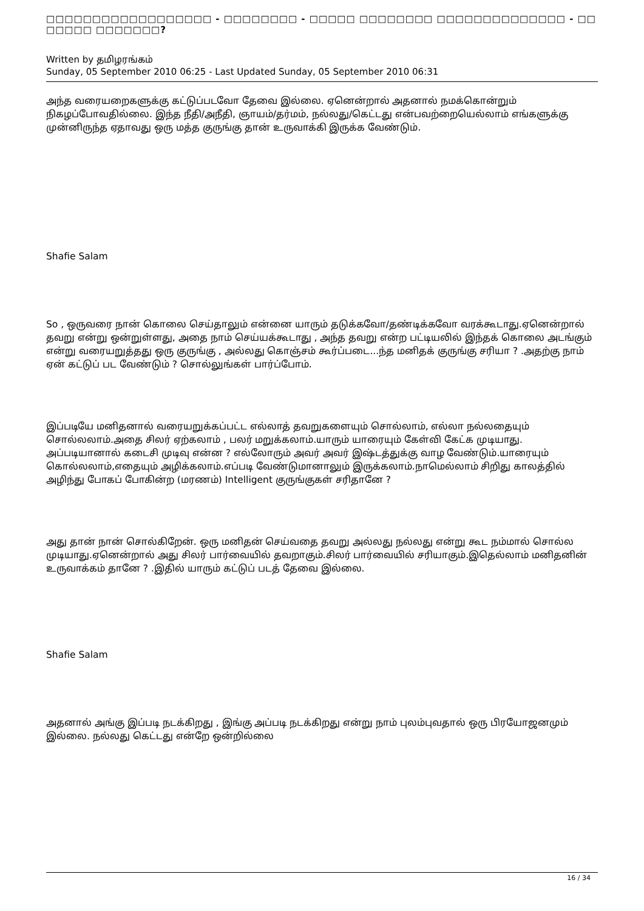□□□□□□□□□□□□□□□□□□ - □□□□□□□□ - □□□□□ □□□□□□□□ □□□□□□□□□□□□□□ - □□ □□□□□ □□□□□□□?
Written by தமிழரங்கம்
Sunday, 05 September 2010 06:25 - Last Updated Sunday, 05 September 2010 06:31
அந்த வரையறைகளுக்கு கட்டுப்படவோ தேவை இல்லை. ஏனென்றால் அதனால் நமக்கொன்றும் நிகழப்போவதில்லை. இந்த நீதி/அநீதி, ஞாயம்/தர்மம், நல்லது/கெட்டது என்பவற்றையெல்லாம் எங்களுக்கு முன்னிருந்த ஏதாவது ஒரு மத்த குருங்கு தான் உருவாக்கி இருக்க வேண்டும்.
Shafie Salam
So , ஒருவரை நான் கொலை செய்தாலும் என்னை யாரும் தடுக்கவோ/தண்டிக்கவோ வரக்கூடாது.ஏனென்றால் தவறு என்று ஒன்றுள்ளது, அதை நாம் செய்யக்கூடாது , அந்த தவறு என்ற பட்டியலில் இந்தக் கொலை அடங்கும் என்று வரையறுத்தது ஒரு குருங்கு , அல்லது கொஞ்சம் கூர்ப்படை...ந்த மனிதக் குருங்கு சரியா ? .அதற்கு நாம் ஏன் கட்டுப் பட வேண்டும் ? சொல்லுங்கள் பார்ப்போம்.
இப்படியே மனிதனால் வரையறுக்கப்பட்ட எல்லாத் தவறுகளையும் சொல்லாம், எல்லா நல்லதையும் சொல்லலாம்.அதை சிலர் ஏற்கலாம் , பலர் மறுக்கலாம்.யாரும் யாரையும் கேள்வி கேட்க முடியாது. அப்படியானால் கடைசி முடிவு என்ன ? எல்லோரும் அவர் அவர் இஷ்டத்துக்கு வாழ வேண்டும்.யாரையும் கொல்லலாம்,எதையும் அழிக்கலாம்.எப்படி வேண்டுமானாலும் இருக்கலாம்.நாமெல்லாம் சிறிது காலத்தில் அழிந்து போகப் போகின்ற (மரணம்) Intelligent குருங்குகள் சரிதானே ?
அது தான் நான் சொல்கிறேன். ஒரு மனிதன் செய்வதை தவறு அல்லது நல்லது என்று கூட நம்மால் சொல்ல முடியாது.ஏனென்றால் அது சிலர் பார்வையில் தவறாகும்.சிலர் பார்வையில் சரியாகும்.இதெல்லாம் மனிதனின் உருவாக்கம் தானே ? .இதில் யாரும் கட்டுப் படத் தேவை இல்லை.
Shafie Salam
அதனால் அங்கு இப்படி நடக்கிறது , இங்கு அப்படி நடக்கிறது என்று நாம் புலம்புவதால் ஒரு பிரயோஜனமும் இல்லை. நல்லது கெட்டது என்றே ஒன்றில்லை
16 / 34